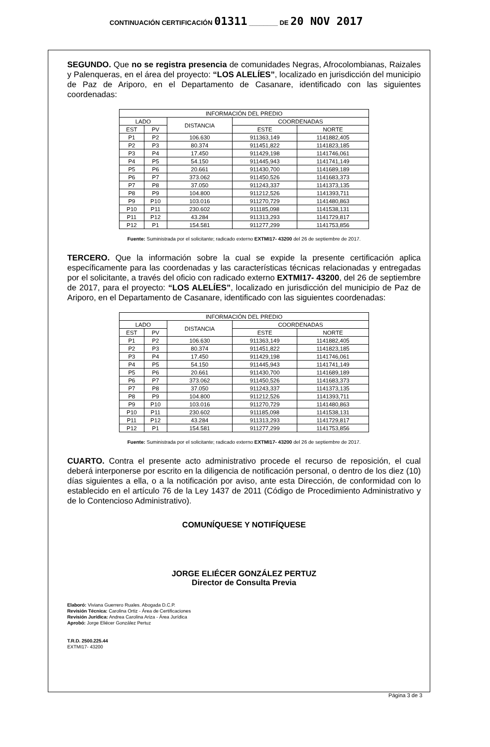CONTINUACIÓN CERTIFICACIÓN 01311 ________ DE 20 NOV 2017
SEGUNDO. Que no se registra presencia de comunidades Negras, Afrocolombianas, Raizales y Palenqueras, en el área del proyecto: “LOS ALELÍES”, localizado en jurisdicción del municipio de Paz de Ariporo, en el Departamento de Casanare, identificado con las siguientes coordenadas:
| INFORMACIÓN DEL PREDIO | | | | |
| --- | --- | --- | --- | --- |
| LADO | | DISTANCIA | COORDENADAS | |
| EST | PV | | ESTE | NORTE |
| P1 | P2 | 106.630 | 911363,149 | 1141882,405 |
| P2 | P3 | 80.374 | 911451,822 | 1141823,185 |
| P3 | P4 | 17.450 | 911429,198 | 1141746,061 |
| P4 | P5 | 54.150 | 911445,943 | 1141741,149 |
| P5 | P6 | 20.661 | 911430,700 | 1141689,189 |
| P6 | P7 | 373.062 | 911450,526 | 1141683,373 |
| P7 | P8 | 37.050 | 911243,337 | 1141373,135 |
| P8 | P9 | 104.800 | 911212,526 | 1141393,711 |
| P9 | P10 | 103.016 | 911270,729 | 1141480,863 |
| P10 | P11 | 230.602 | 911185,098 | 1141538,131 |
| P11 | P12 | 43.284 | 911313,293 | 1141729,817 |
| P12 | P1 | 154.581 | 911277,299 | 1141753,856 |
Fuente: Suministrada por el solicitante; radicado externo EXTMI17- 43200 del 26 de septiembre de 2017.
TERCERO. Que la información sobre la cual se expide la presente certificación aplica específicamente para las coordenadas y las características técnicas relacionadas y entregadas por el solicitante, a través del oficio con radicado externo EXTMI17- 43200, del 26 de septiembre de 2017, para el proyecto: “LOS ALELÍES”, localizado en jurisdicción del municipio de Paz de Ariporo, en el Departamento de Casanare, identificado con las siguientes coordenadas:
| INFORMACIÓN DEL PREDIO | | | | |
| --- | --- | --- | --- | --- |
| LADO | | DISTANCIA | COORDENADAS | |
| EST | PV | | ESTE | NORTE |
| P1 | P2 | 106.630 | 911363,149 | 1141882,405 |
| P2 | P3 | 80.374 | 911451,822 | 1141823,185 |
| P3 | P4 | 17.450 | 911429,198 | 1141746,061 |
| P4 | P5 | 54.150 | 911445,943 | 1141741,149 |
| P5 | P6 | 20.661 | 911430,700 | 1141689,189 |
| P6 | P7 | 373.062 | 911450,526 | 1141683,373 |
| P7 | P8 | 37.050 | 911243,337 | 1141373,135 |
| P8 | P9 | 104.800 | 911212,526 | 1141393,711 |
| P9 | P10 | 103.016 | 911270,729 | 1141480,863 |
| P10 | P11 | 230.602 | 911185,098 | 1141538,131 |
| P11 | P12 | 43.284 | 911313,293 | 1141729,817 |
| P12 | P1 | 154.581 | 911277,299 | 1141753,856 |
Fuente: Suministrada por el solicitante; radicado externo EXTMI17- 43200 del 26 de septiembre de 2017.
CUARTO. Contra el presente acto administrativo procede el recurso de reposición, el cual deberá interponerse por escrito en la diligencia de notificación personal, o dentro de los diez (10) días siguientes a ella, o a la notificación por aviso, ante esta Dirección, de conformidad con lo establecido en el artículo 76 de la Ley 1437 de 2011 (Código de Procedimiento Administrativo y de lo Contencioso Administrativo).
COMUNÍQUESE Y NOTIFÍQUESE
JORGE ELIÉCER GONZÁLEZ PERTUZ
Director de Consulta Previa
Elaboró: Viviana Guerrero Ruales. Abogada D.C.P.
Revisión Técnica: Carolina Ortiz - Área de Certificaciones
Revisión Jurídica: Andrea Carolina Ariza - Área Jurídica
Aprobó: Jorge Eliécer González Pertuz
T.R.D. 2500.225.44
EXTMI17- 43200
Página 3 de 3